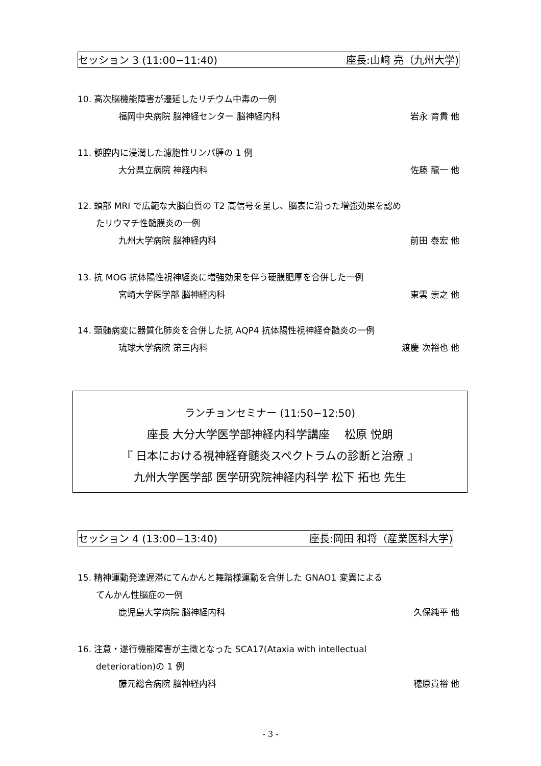セッション 3 (11:00−11:40) 座長:山﨑 亮（九州大学)
10. 高次脳機能障害が遷延したリチウム中毒の一例
福岡中央病院 脳神経センター 脳神経内科 岩永 育貴 他
11. 髄腔内に浸潤した濾胞性リンパ腫の 1 例
大分県立病院 神経内科 佐藤 龍一 他
12. 頭部 MRI で広範な大脳白質の T2 高信号を呈し、脳表に沿った増強効果を認め
たリウマチ性髄膜炎の一例
九州大学病院 脳神経内科 前田 泰宏 他
13. 抗 MOG 抗体陽性視神経炎に増強効果を伴う硬膜肥厚を合併した一例
宮崎大学医学部 脳神経内科 東雲 崇之 他
14. 頸髄病変に器質化肺炎を合併した抗 AQP4 抗体陽性視神経脊髄炎の一例
琉球大学病院 第三内科 渡慶 次裕也 他
ランチョンセミナー (11:50−12:50)
座長 大分大学医学部神経内科学講座 　松原 悦朗
『 日本における視神経脊髄炎スペクトラムの診断と治療 』
九州大学医学部 医学研究院神経内科学 松下 拓也 先生
セッション 4 (13:00−13:40) 座長:岡田 和将（産業医科大学)
15. 精神運動発達遅滞にてんかんと舞踏様運動を合併した GNAO1 変異による
てんかん性脳症の一例
鹿児島大学病院 脳神経内科 久保純平 他
16. 注意・遂行機能障害が主徴となった SCA17(Ataxia with intellectual
deterioration)の 1 例
藤元総合病院 脳神経内科 穂原貴裕 他
- 3 -